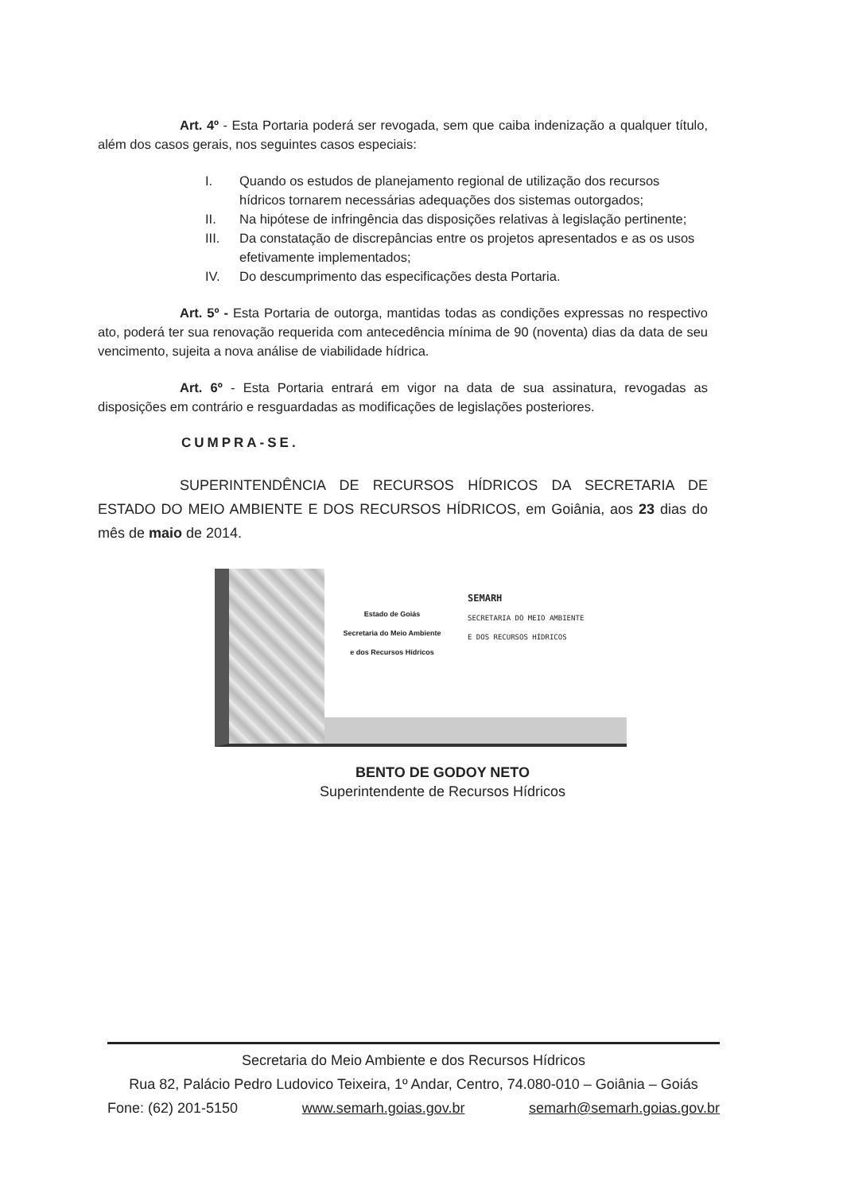Art. 4º - Esta Portaria poderá ser revogada, sem que caiba indenização a qualquer título, além dos casos gerais, nos seguintes casos especiais:
I. Quando os estudos de planejamento regional de utilização dos recursos hídricos tornarem necessárias adequações dos sistemas outorgados;
II. Na hipótese de infringência das disposições relativas à legislação pertinente;
III. Da constatação de discrepâncias entre os projetos apresentados e as os usos efetivamente implementados;
IV. Do descumprimento das especificações desta Portaria.
Art. 5º - Esta Portaria de outorga, mantidas todas as condições expressas no respectivo ato, poderá ter sua renovação requerida com antecedência mínima de 90 (noventa) dias da data de seu vencimento, sujeita a nova análise de viabilidade hídrica.
Art. 6º - Esta Portaria entrará em vigor na data de sua assinatura, revogadas as disposições em contrário e resguardadas as modificações de legislações posteriores.
CUMPRA-SE.
SUPERINTENDÊNCIA DE RECURSOS HÍDRICOS DA SECRETARIA DE ESTADO DO MEIO AMBIENTE E DOS RECURSOS HÍDRICOS, em Goiânia, aos 23 dias do mês de maio de 2014.
Estado de Goiás
Secretaria do Meio Ambiente
e dos Recursos Hídricos
SEMARH
SECRETARIA DO MEIO AMBIENTE
E DOS RECURSOS HÍDRICOS
BENTO DE GODOY NETO
Superintendente de Recursos Hídricos
Secretaria do Meio Ambiente e dos Recursos Hídricos
Rua 82, Palácio Pedro Ludovico Teixeira, 1º Andar, Centro, 74.080-010 – Goiânia – Goiás
Fone: (62) 201-5150 www.semarh.goias.gov.br semarh@semarh.goias.gov.br